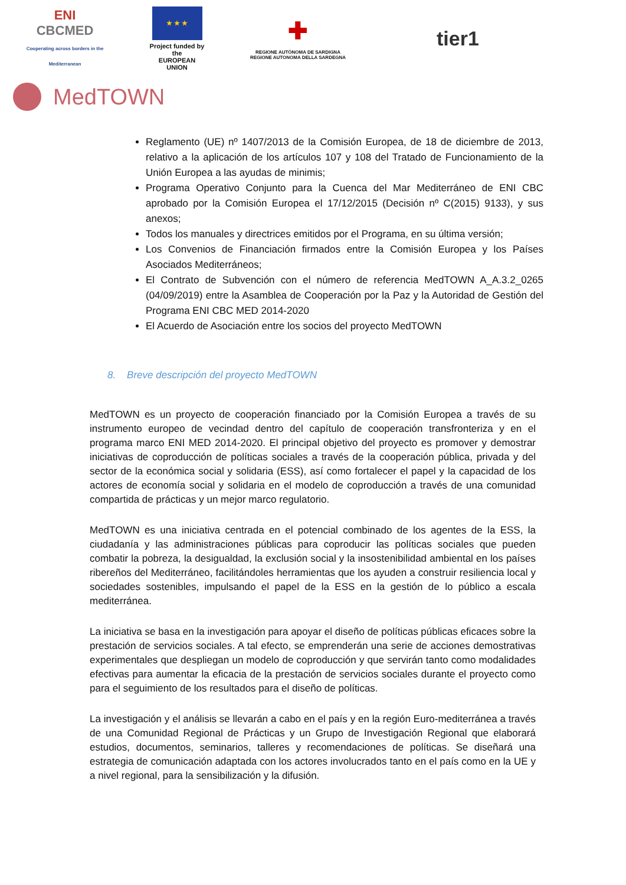ENI
CBCMED
Cooperating across borders in the Mediterranean
★ ★ ★
Project funded by the
EUROPEAN UNION
✚
REGIONE AUTÒNOMA DE SARDIGNA
REGIONE AUTONOMA DELLA SARDEGNA
tier1
MedTOWN
Reglamento (UE) nº 1407/2013 de la Comisión Europea, de 18 de diciembre de 2013, relativo a la aplicación de los artículos 107 y 108 del Tratado de Funcionamiento de la Unión Europea a las ayudas de minimis;
Programa Operativo Conjunto para la Cuenca del Mar Mediterráneo de ENI CBC aprobado por la Comisión Europea el 17/12/2015 (Decisión nº C(2015) 9133), y sus anexos;
Todos los manuales y directrices emitidos por el Programa, en su última versión;
Los Convenios de Financiación firmados entre la Comisión Europea y los Países Asociados Mediterráneos;
El Contrato de Subvención con el número de referencia MedTOWN A_A.3.2_0265 (04/09/2019) entre la Asamblea de Cooperación por la Paz y la Autoridad de Gestión del Programa ENI CBC MED 2014-2020
El Acuerdo de Asociación entre los socios del proyecto MedTOWN
8. Breve descripción del proyecto MedTOWN
MedTOWN es un proyecto de cooperación financiado por la Comisión Europea a través de su instrumento europeo de vecindad dentro del capítulo de cooperación transfronteriza y en el programa marco ENI MED 2014-2020. El principal objetivo del proyecto es promover y demostrar iniciativas de coproducción de políticas sociales a través de la cooperación pública, privada y del sector de la económica social y solidaria (ESS), así como fortalecer el papel y la capacidad de los actores de economía social y solidaria en el modelo de coproducción a través de una comunidad compartida de prácticas y un mejor marco regulatorio.
MedTOWN es una iniciativa centrada en el potencial combinado de los agentes de la ESS, la ciudadanía y las administraciones públicas para coproducir las políticas sociales que pueden combatir la pobreza, la desigualdad, la exclusión social y la insostenibilidad ambiental en los países ribereños del Mediterráneo, facilitándoles herramientas que los ayuden a construir resiliencia local y sociedades sostenibles, impulsando el papel de la ESS en la gestión de lo público a escala mediterránea.
La iniciativa se basa en la investigación para apoyar el diseño de políticas públicas eficaces sobre la prestación de servicios sociales. A tal efecto, se emprenderán una serie de acciones demostrativas experimentales que despliegan un modelo de coproducción y que servirán tanto como modalidades efectivas para aumentar la eficacia de la prestación de servicios sociales durante el proyecto como para el seguimiento de los resultados para el diseño de políticas.
La investigación y el análisis se llevarán a cabo en el país y en la región Euro-mediterránea a través de una Comunidad Regional de Prácticas y un Grupo de Investigación Regional que elaborará estudios, documentos, seminarios, talleres y recomendaciones de políticas. Se diseñará una estrategia de comunicación adaptada con los actores involucrados tanto en el país como en la UE y a nivel regional, para la sensibilización y la difusión.